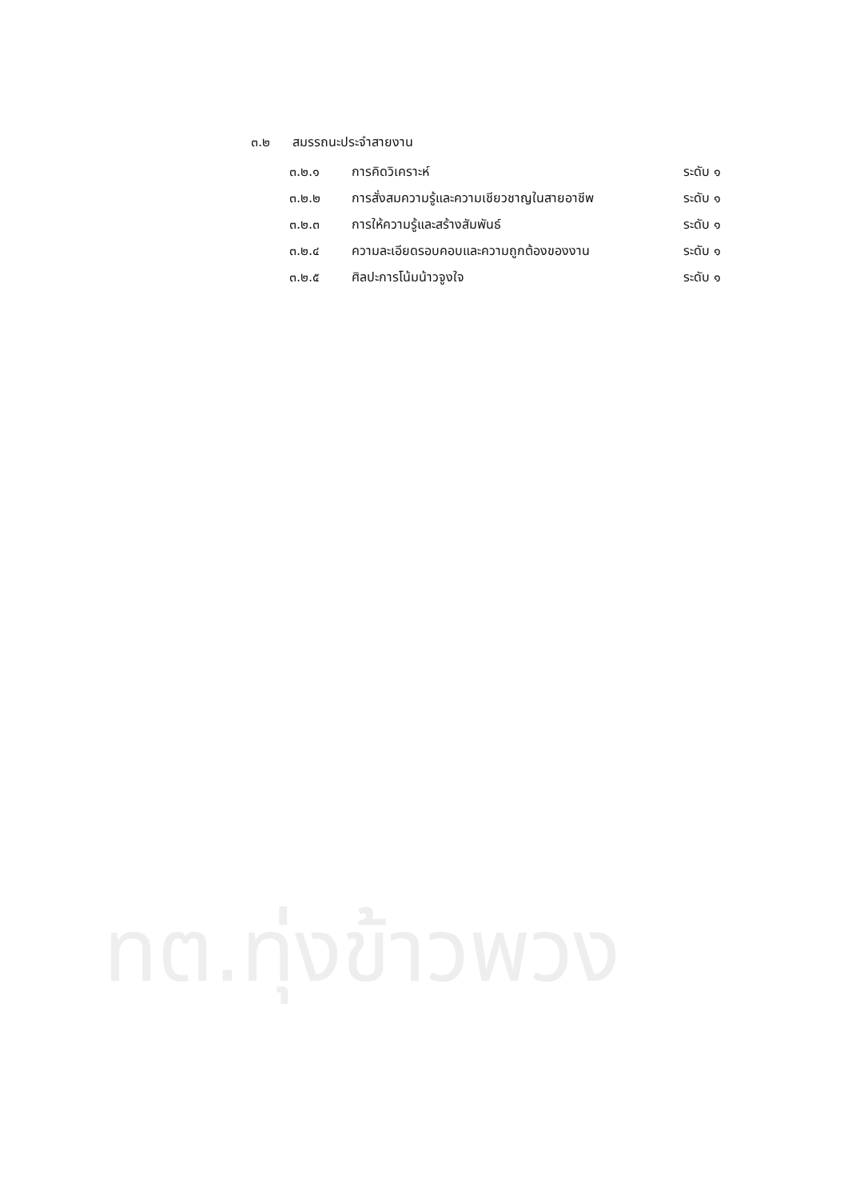๓.๒ สมรรถนะประจำสายงาน
| ๓.๒.๑ | การคิดวิเคราะห์ | ระดับ ๑ |
| ๓.๒.๒ | การสั่งสมความรู้และความเชียวชาญในสายอาชีพ | ระดับ ๑ |
| ๓.๒.๓ | การให้ความรู้และสร้างสัมพันธ์ | ระดับ ๑ |
| ๓.๒.๔ | ความละเอียดรอบคอบและความถูกต้องของงาน | ระดับ ๑ |
| ๓.๒.๕ | ศิลปะการโน้มน้าวจูงใจ | ระดับ ๑ |
ทต.ทุ่งข้าวพวง